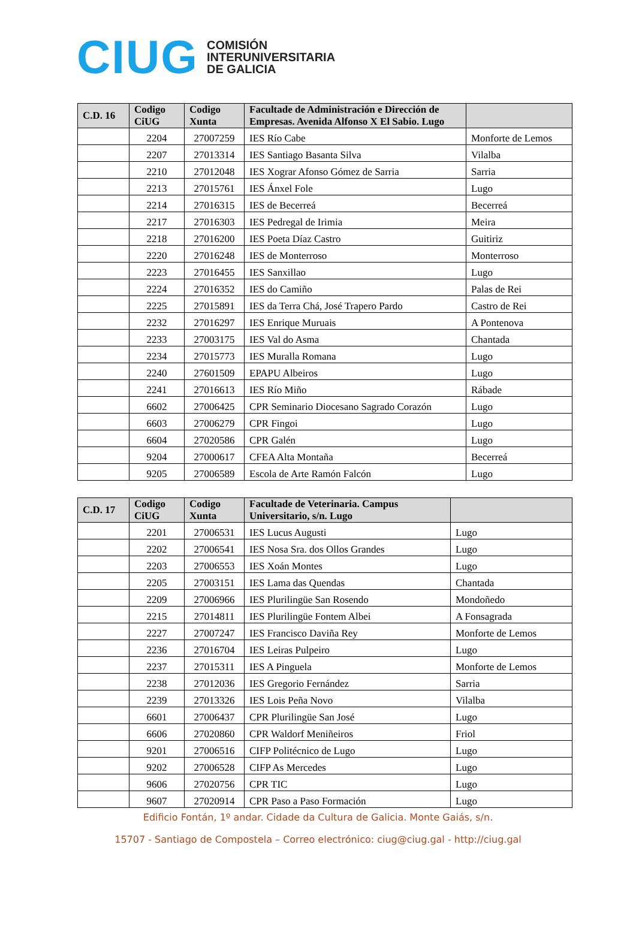CIUG
COMISIÓN
INTERUNIVERSITARIA
DE GALICIA
| C.D. 16 | Codigo CiUG | Codigo Xunta | Facultade de Administración e Dirección de Empresas. Avenida Alfonso X El Sabio. Lugo | |
| --- | --- | --- | --- | --- |
| | 2204 | 27007259 | IES Río Cabe | Monforte de Lemos |
| | 2207 | 27013314 | IES Santiago Basanta Silva | Vilalba |
| | 2210 | 27012048 | IES Xograr Afonso Gómez de Sarria | Sarria |
| | 2213 | 27015761 | IES Ánxel Fole | Lugo |
| | 2214 | 27016315 | IES de Becerreá | Becerreá |
| | 2217 | 27016303 | IES Pedregal de Irimia | Meira |
| | 2218 | 27016200 | IES Poeta Díaz Castro | Guitiriz |
| | 2220 | 27016248 | IES de Monterroso | Monterroso |
| | 2223 | 27016455 | IES Sanxillao | Lugo |
| | 2224 | 27016352 | IES do Camiño | Palas de Rei |
| | 2225 | 27015891 | IES da Terra Chá, José Trapero Pardo | Castro de Rei |
| | 2232 | 27016297 | IES Enrique Muruais | A Pontenova |
| | 2233 | 27003175 | IES Val do Asma | Chantada |
| | 2234 | 27015773 | IES Muralla Romana | Lugo |
| | 2240 | 27601509 | EPAPU Albeiros | Lugo |
| | 2241 | 27016613 | IES Río Miño | Rábade |
| | 6602 | 27006425 | CPR Seminario Diocesano Sagrado Corazón | Lugo |
| | 6603 | 27006279 | CPR Fingoi | Lugo |
| | 6604 | 27020586 | CPR Galén | Lugo |
| | 9204 | 27000617 | CFEA Alta Montaña | Becerreá |
| | 9205 | 27006589 | Escola de Arte Ramón Falcón | Lugo |
| C.D. 17 | Codigo CiUG | Codigo Xunta | Facultade de Veterinaria. Campus Universitario, s/n. Lugo | |
| --- | --- | --- | --- | --- |
| | 2201 | 27006531 | IES Lucus Augusti | Lugo |
| | 2202 | 27006541 | IES Nosa Sra. dos Ollos Grandes | Lugo |
| | 2203 | 27006553 | IES Xoán Montes | Lugo |
| | 2205 | 27003151 | IES Lama das Quendas | Chantada |
| | 2209 | 27006966 | IES Plurilingüe San Rosendo | Mondoñedo |
| | 2215 | 27014811 | IES Plurilingüe Fontem Albei | A Fonsagrada |
| | 2227 | 27007247 | IES Francisco Daviña Rey | Monforte de Lemos |
| | 2236 | 27016704 | IES Leiras Pulpeiro | Lugo |
| | 2237 | 27015311 | IES A Pinguela | Monforte de Lemos |
| | 2238 | 27012036 | IES Gregorio Fernández | Sarria |
| | 2239 | 27013326 | IES Lois Peña Novo | Vilalba |
| | 6601 | 27006437 | CPR Plurilingüe San José | Lugo |
| | 6606 | 27020860 | CPR Waldorf Meniñeiros | Friol |
| | 9201 | 27006516 | CIFP Politécnico de Lugo | Lugo |
| | 9202 | 27006528 | CIFP As Mercedes | Lugo |
| | 9606 | 27020756 | CPR TIC | Lugo |
| | 9607 | 27020914 | CPR Paso a Paso Formación | Lugo |
Edificio Fontán, 1º andar. Cidade da Cultura de Galicia. Monte Gaiás, s/n.
15707 - Santiago de Compostela – Correo electrónico: ciug@ciug.gal - http://ciug.gal